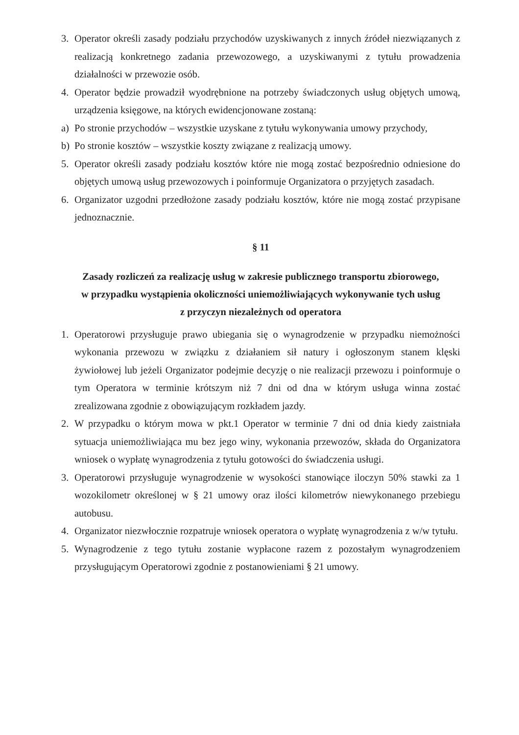3. Operator określi zasady podziału przychodów uzyskiwanych z innych źródeł niezwiązanych z realizacją konkretnego zadania przewozowego, a uzyskiwanymi z tytułu prowadzenia działalności w przewozie osób.
4. Operator będzie prowadził wyodrębnione na potrzeby świadczonych usług objętych umową, urządzenia księgowe, na których ewidencjonowane zostaną:
a) Po stronie przychodów – wszystkie uzyskane z tytułu wykonywania umowy przychody,
b) Po stronie kosztów – wszystkie koszty związane z realizacją umowy.
5. Operator określi zasady podziału kosztów które nie mogą zostać bezpośrednio odniesione do objętych umową usług przewozowych i poinformuje Organizatora o przyjętych zasadach.
6. Organizator uzgodni przedłożone zasady podziału kosztów, które nie mogą zostać przypisane jednoznacznie.
§ 11
Zasady rozliczeń za realizację usług w zakresie publicznego transportu zbiorowego,
w przypadku wystąpienia okoliczności uniemożliwiających wykonywanie tych usług
z przyczyn niezależnych od operatora
1. Operatorowi przysługuje prawo ubiegania się o wynagrodzenie w przypadku niemożności wykonania przewozu w związku z działaniem sił natury i ogłoszonym stanem klęski żywiołowej lub jeżeli Organizator podejmie decyzję o nie realizacji przewozu i poinformuje o tym Operatora w terminie krótszym niż 7 dni od dna w którym usługa winna zostać zrealizowana zgodnie z obowiązującym rozkładem jazdy.
2. W przypadku o którym mowa w pkt.1 Operator w terminie 7 dni od dnia kiedy zaistniała sytuacja uniemożliwiająca mu bez jego winy, wykonania przewozów, składa do Organizatora wniosek o wypłatę wynagrodzenia z tytułu gotowości do świadczenia usługi.
3. Operatorowi przysługuje wynagrodzenie w wysokości stanowiące iloczyn 50% stawki za 1 wozokilometr określonej w § 21 umowy oraz ilości kilometrów niewykonanego przebiegu autobusu.
4. Organizator niezwłocznie rozpatruje wniosek operatora o wypłatę wynagrodzenia z w/w tytułu.
5. Wynagrodzenie z tego tytułu zostanie wypłacone razem z pozostałym wynagrodzeniem przysługującym Operatorowi zgodnie z postanowieniami § 21 umowy.